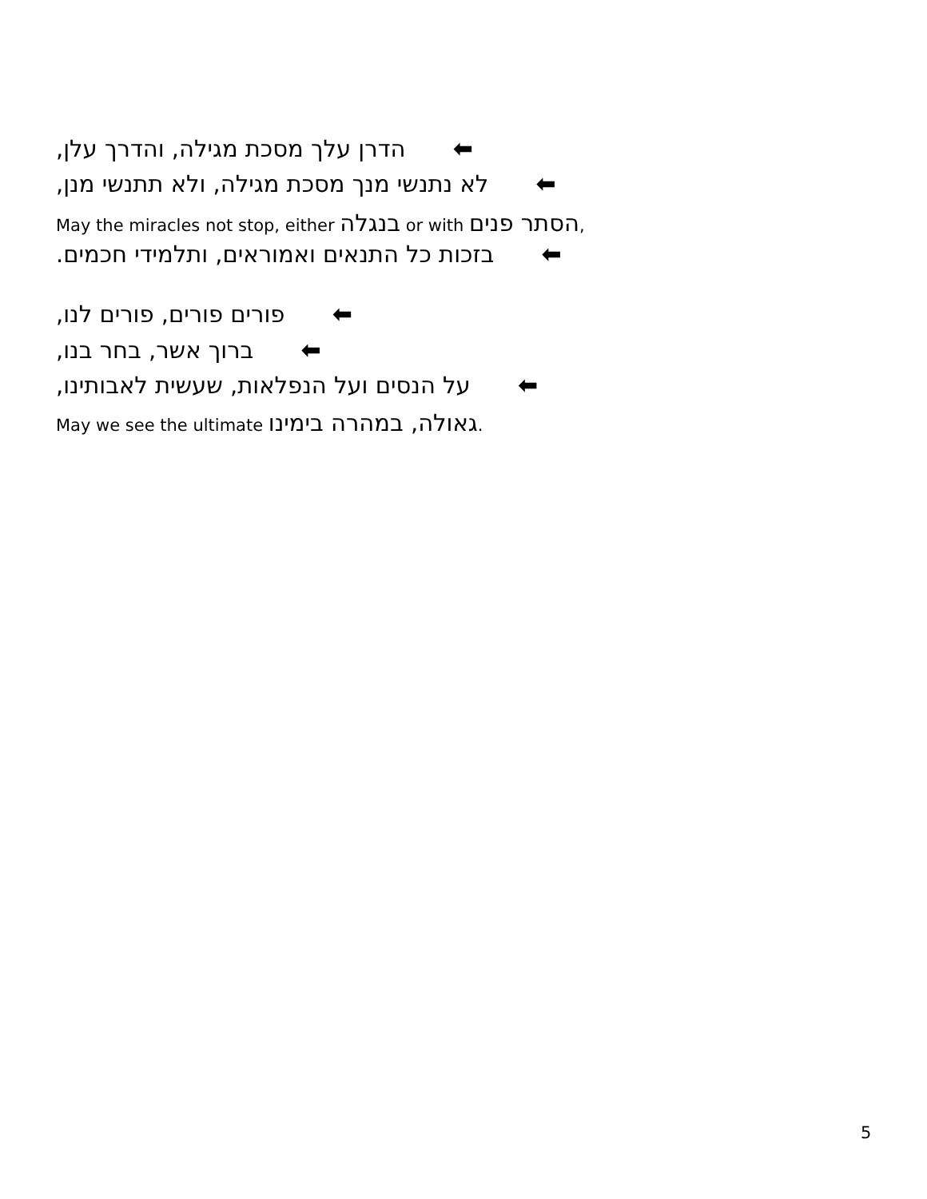,הדרן עלך מסכת מגילה, והדרך עלן ⬅
,לא נתנשי מנך מסכת מגילה, ולא תתנשי מנן ⬅
May the miracles not stop, either בנגלה or with הסתר פנים,
.בזכות כל התנאים ואמוראים, ותלמידי חכמים ⬅
,פורים פורים, פורים לנו ⬅
,ברוך אשר, בחר בנו ⬅
,על הנסים ועל הנפלאות, שעשית לאבותינו ⬅
May we see the ultimate גאולה, במהרה בימינו.
5